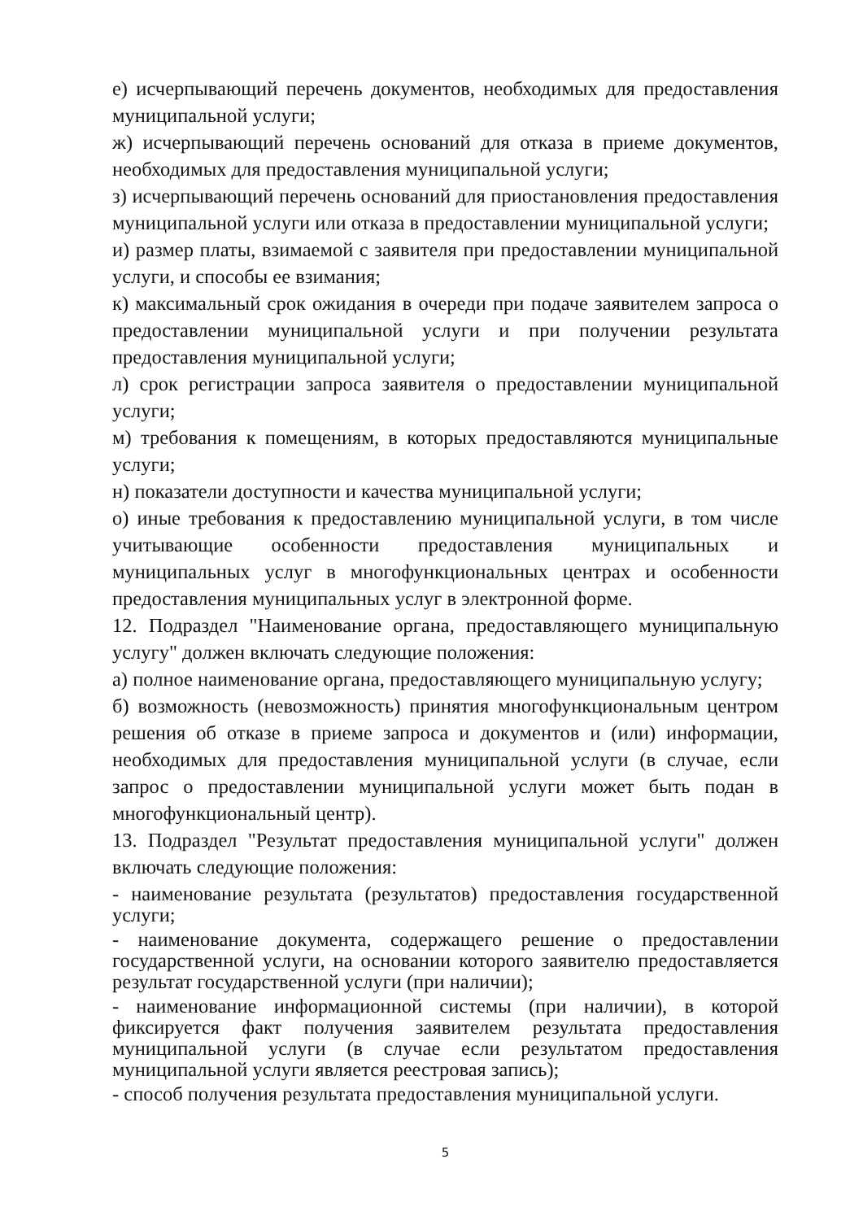е) исчерпывающий перечень документов, необходимых для предоставления муниципальной услуги;
ж) исчерпывающий перечень оснований для отказа в приеме документов, необходимых для предоставления муниципальной услуги;
з) исчерпывающий перечень оснований для приостановления предоставления муниципальной услуги или отказа в предоставлении муниципальной услуги;
и) размер платы, взимаемой с заявителя при предоставлении муниципальной услуги, и способы ее взимания;
к) максимальный срок ожидания в очереди при подаче заявителем запроса о предоставлении муниципальной услуги и при получении результата предоставления муниципальной услуги;
л) срок регистрации запроса заявителя о предоставлении муниципальной услуги;
м) требования к помещениям, в которых предоставляются муниципальные услуги;
н) показатели доступности и качества муниципальной услуги;
о) иные требования к предоставлению муниципальной услуги, в том числе учитывающие особенности предоставления муниципальных и муниципальных услуг в многофункциональных центрах и особенности предоставления муниципальных услуг в электронной форме.
12. Подраздел "Наименование органа, предоставляющего муниципальную услугу" должен включать следующие положения:
а) полное наименование органа, предоставляющего муниципальную услугу;
б) возможность (невозможность) принятия многофункциональным центром решения об отказе в приеме запроса и документов и (или) информации, необходимых для предоставления муниципальной услуги (в случае, если запрос о предоставлении муниципальной услуги может быть подан в многофункциональный центр).
13. Подраздел "Результат предоставления муниципальной услуги" должен включать следующие положения:
- наименование результата (результатов) предоставления государственной услуги;
- наименование документа, содержащего решение о предоставлении государственной услуги, на основании которого заявителю предоставляется результат государственной услуги (при наличии);
- наименование информационной системы (при наличии), в которой фиксируется факт получения заявителем результата предоставления муниципальной услуги (в случае если результатом предоставления муниципальной услуги является реестровая запись);
- способ получения результата предоставления муниципальной услуги.
5